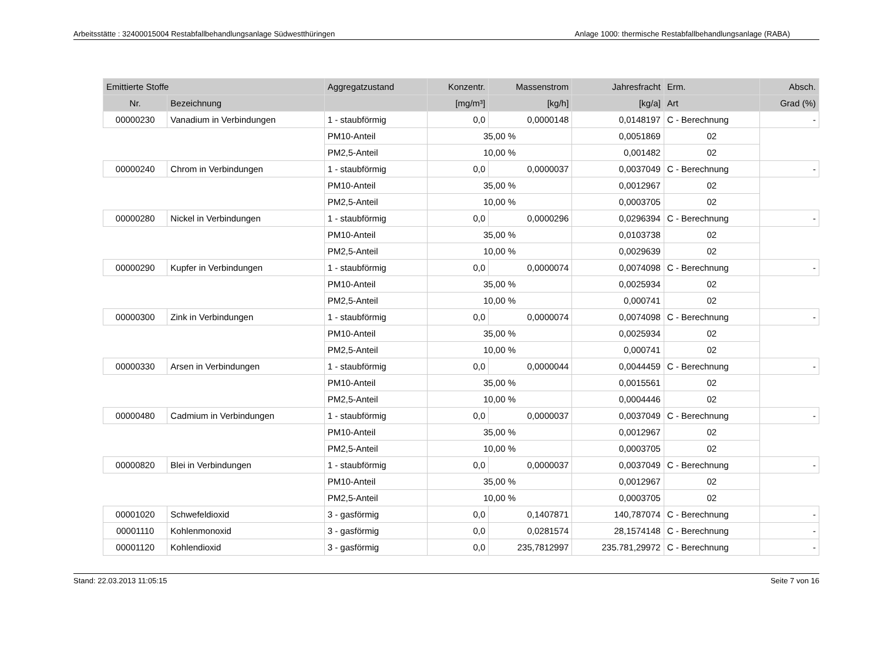Arbeitsstätte : 32400015004 Restabfallbehandlungsanlage Südwestthüringen Anlage 1000: thermische Restabfallbehandlungsanlage (RABA)
| Emittierte Stoffe | | Aggregatzustand | Konzentr. | Massenstrom | Jahresfracht | Erm. | Absch. |
| --- | --- | --- | --- | --- | --- | --- | --- |
| Nr. | Bezeichnung | | [mg/m³] | [kg/h] | [kg/a] | Art | Grad (%) |
| 00000230 | Vanadium in Verbindungen | 1 - staubförmig | 0,0 | 0,0000148 | 0,0148197 | C - Berechnung | - |
| | | PM10-Anteil | 35,00 % | | 0,0051869 | 02 | |
| | | PM2,5-Anteil | 10,00 % | | 0,001482 | 02 | |
| 00000240 | Chrom in Verbindungen | 1 - staubförmig | 0,0 | 0,0000037 | 0,0037049 | C - Berechnung | - |
| | | PM10-Anteil | 35,00 % | | 0,0012967 | 02 | |
| | | PM2,5-Anteil | 10,00 % | | 0,0003705 | 02 | |
| 00000280 | Nickel in Verbindungen | 1 - staubförmig | 0,0 | 0,0000296 | 0,0296394 | C - Berechnung | - |
| | | PM10-Anteil | 35,00 % | | 0,0103738 | 02 | |
| | | PM2,5-Anteil | 10,00 % | | 0,0029639 | 02 | |
| 00000290 | Kupfer in Verbindungen | 1 - staubförmig | 0,0 | 0,0000074 | 0,0074098 | C - Berechnung | - |
| | | PM10-Anteil | 35,00 % | | 0,0025934 | 02 | |
| | | PM2,5-Anteil | 10,00 % | | 0,000741 | 02 | |
| 00000300 | Zink in Verbindungen | 1 - staubförmig | 0,0 | 0,0000074 | 0,0074098 | C - Berechnung | - |
| | | PM10-Anteil | 35,00 % | | 0,0025934 | 02 | |
| | | PM2,5-Anteil | 10,00 % | | 0,000741 | 02 | |
| 00000330 | Arsen in Verbindungen | 1 - staubförmig | 0,0 | 0,0000044 | 0,0044459 | C - Berechnung | - |
| | | PM10-Anteil | 35,00 % | | 0,0015561 | 02 | |
| | | PM2,5-Anteil | 10,00 % | | 0,0004446 | 02 | |
| 00000480 | Cadmium in Verbindungen | 1 - staubförmig | 0,0 | 0,0000037 | 0,0037049 | C - Berechnung | - |
| | | PM10-Anteil | 35,00 % | | 0,0012967 | 02 | |
| | | PM2,5-Anteil | 10,00 % | | 0,0003705 | 02 | |
| 00000820 | Blei in Verbindungen | 1 - staubförmig | 0,0 | 0,0000037 | 0,0037049 | C - Berechnung | - |
| | | PM10-Anteil | 35,00 % | | 0,0012967 | 02 | |
| | | PM2,5-Anteil | 10,00 % | | 0,0003705 | 02 | |
| 00001020 | Schwefeldioxid | 3 - gasförmig | 0,0 | 0,1407871 | 140,787074 | C - Berechnung | - |
| 00001110 | Kohlenmonoxid | 3 - gasförmig | 0,0 | 0,0281574 | 28,1574148 | C - Berechnung | - |
| 00001120 | Kohlendioxid | 3 - gasförmig | 0,0 | 235,7812997 | 235.781,29972 | C - Berechnung | - |
Stand: 22.03.2013 11:05:15 Seite 7 von 16